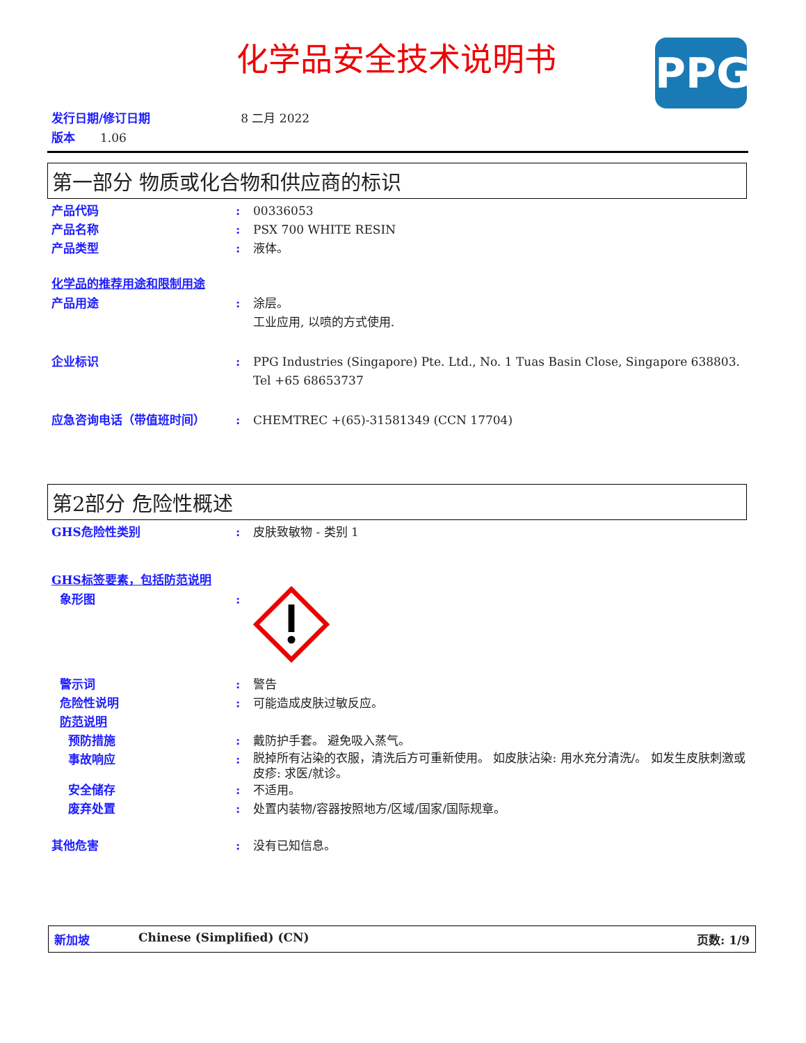化学品安全技术说明书 PPG
发行日期/修订日期 8 二月 2022
版本 1.06
第一部分 物质或化合物和供应商的标识
产品代码 : 00336053
产品名称 : PSX 700 WHITE RESIN
产品类型 : 液体。
化学品的推荐用途和限制用途
产品用途 : 涂层。
工业应用, 以喷的方式使用.
企业标识 : PPG Industries (Singapore) Pte. Ltd., No. 1 Tuas Basin Close, Singapore 638803. Tel +65 68653737
应急咨询电话（带值班时间） : CHEMTREC +(65)-31581349 (CCN 17704)
第2部分 危险性概述
GHS危险性类别 : 皮肤致敏物 - 类别 1
GHS标签要素，包括防范说明
象形图 :
警示词 : 警告
危险性说明 : 可能造成皮肤过敏反应。
防范说明
预防措施 : 戴防护手套。 避免吸入蒸气。
事故响应 :
脱掉所有沾染的衣服，清洗后方可重新使用。 如皮肤沾染: 用水充分清洗/。 如发生皮肤刺激或皮疹: 求医/就诊。
安全储存 : 不适用。
废弃处置 : 处置内装物/容器按照地方/区域/国家/国际规章。
其他危害 : 没有已知信息。
新加坡 Chinese (Simplified) (CN) 页数: 1/9